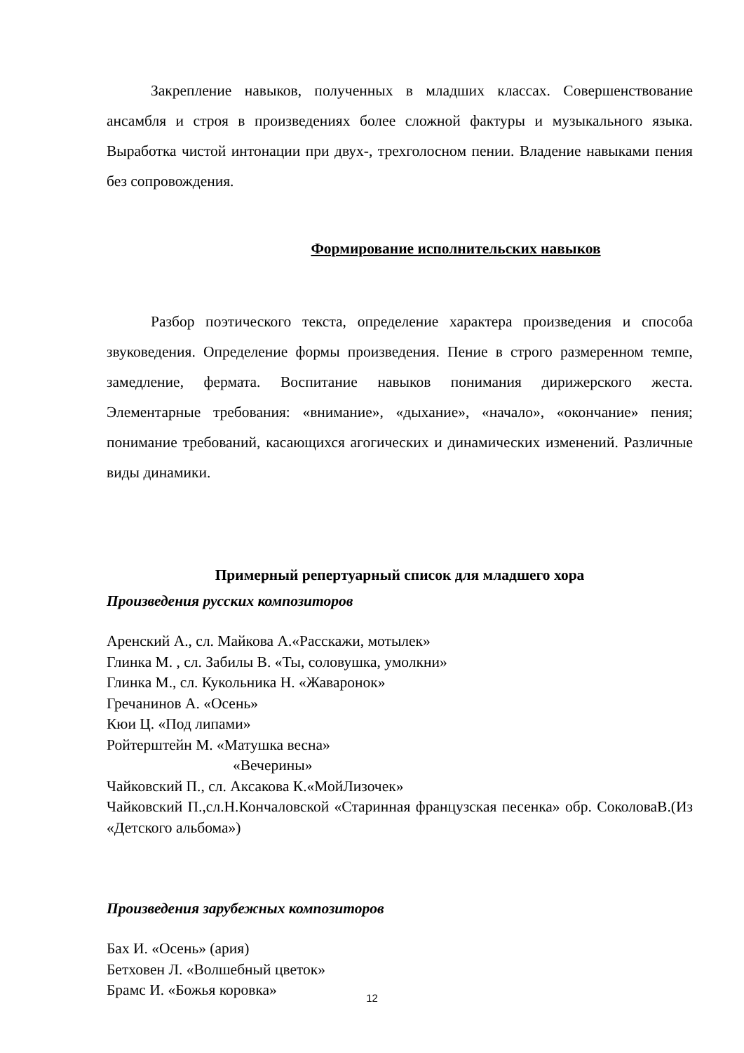Закрепление навыков, полученных в младших классах. Совершенствование ансамбля и строя в произведениях более сложной фактуры и музыкального языка. Выработка чистой интонации при двух-, трехголосном пении. Владение навыками пения без сопровождения.
Формирование исполнительских навыков
Разбор поэтического текста, определение характера произведения и способа звуковедения. Определение формы произведения. Пение в строго размеренном темпе, замедление, фермата. Воспитание навыков понимания дирижерского жеста. Элементарные требования: «внимание», «дыхание», «начало», «окончание» пения; понимание требований, касающихся агогических и динамических изменений. Различные виды динамики.
Примерный репертуарный список для младшего хора
Произведения русских композиторов
Аренский А., сл. Майкова А.«Расскажи, мотылек»
Глинка М. , сл. Забилы В. «Ты, соловушка, умолкни»
Глинка М., сл. Кукольника Н. «Жаваронок»
Гречанинов А. «Осень»
Кюи Ц. «Под липами»
Ройтерштейн М. «Матушка весна»
«Вечерины»
Чайковский П., сл. Аксакова К.«МойЛизочек»
Чайковский П.,сл.Н.Кончаловской «Старинная французская песенка» обр. СоколоваВ.(Из «Детского альбома»)
Произведения зарубежных композиторов
Бах И. «Осень» (ария)
Бетховен Л. «Волшебный цветок»
Брамс И. «Божья коровка»
12